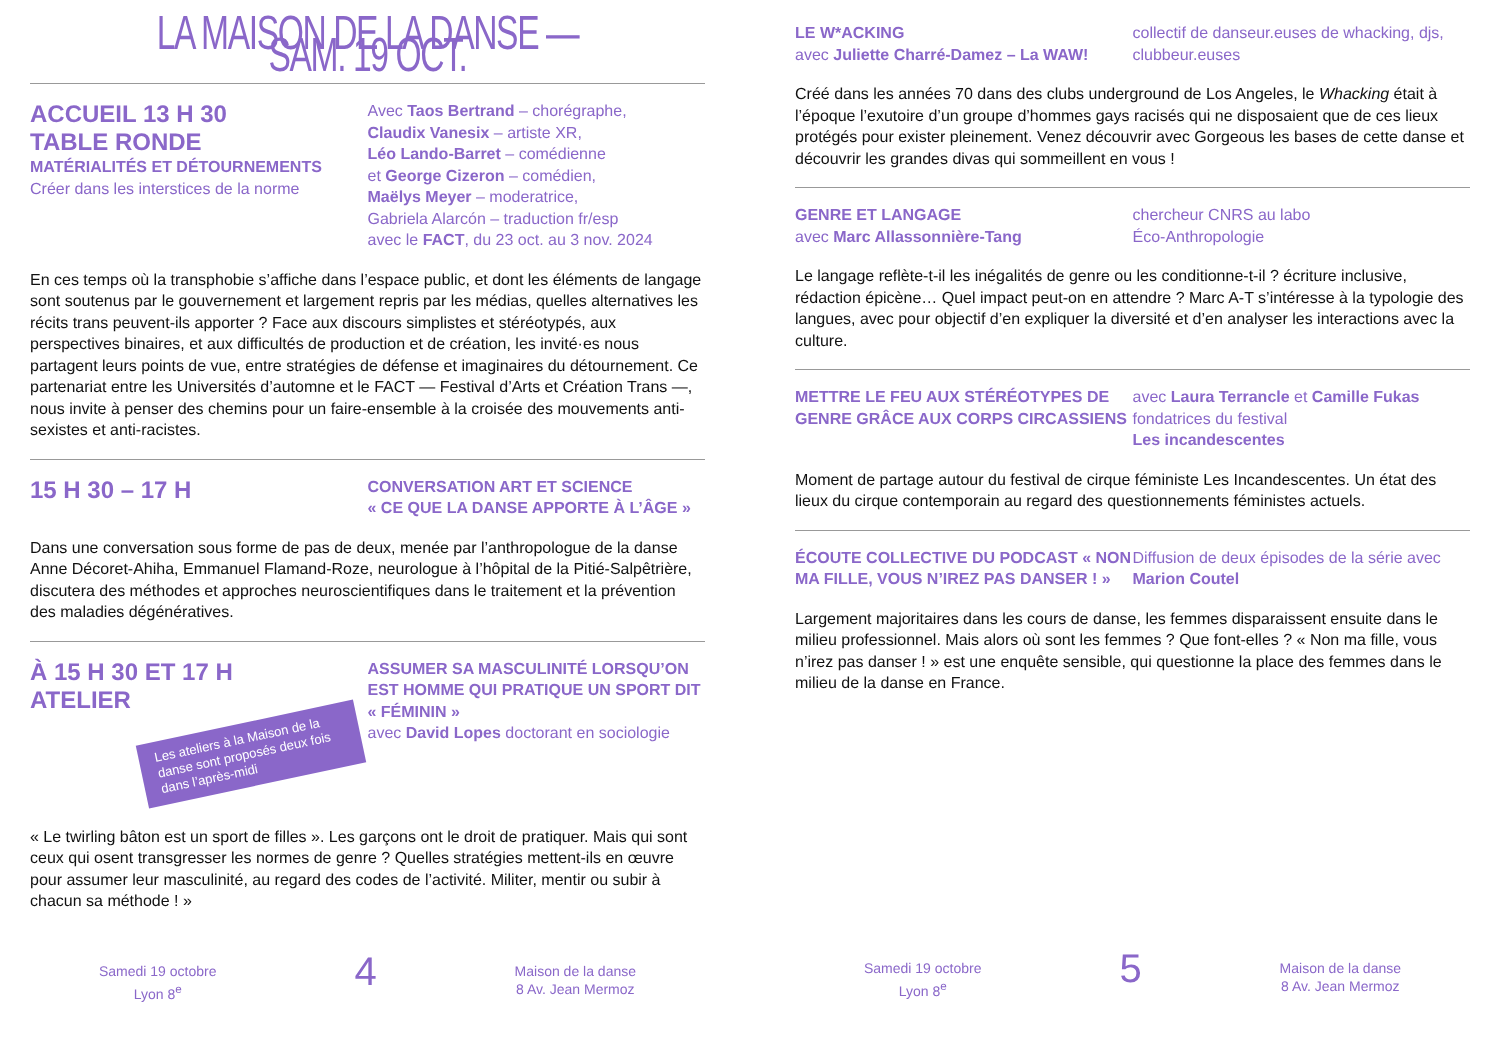LA MAISON DE LA DANSE — SAM. 19 OCT.
ACCUEIL 13 H 30
TABLE RONDE
MATÉRIALITÉS ET DÉTOURNEMENTS
Créer dans les interstices de la norme
Avec Taos Bertrand – chorégraphe,
Claudix Vanesix – artiste XR,
Léo Lando-Barret – comédienne
et George Cizeron – comédien,
Maëlys Meyer – moderatrice,
Gabriela Alarcón – traduction fr/esp
avec le FACT, du 23 oct. au 3 nov. 2024
En ces temps où la transphobie s’affiche dans l’espace public, et dont les éléments de langage sont soutenus par le gouvernement et largement repris par les médias, quelles alternatives les récits trans peuvent-ils apporter ? Face aux discours simplistes et stéréotypés, aux perspectives binaires, et aux difficultés de production et de création, les invité·es nous partagent leurs points de vue, entre stratégies de défense et imaginaires du détournement. Ce partenariat entre les Universités d’automne et le FACT — Festival d’Arts et Création Trans —, nous invite à penser des chemins pour un faire-ensemble à la croisée des mouvements anti-sexistes et anti-racistes.
15 H 30 – 17 H
CONVERSATION ART ET SCIENCE
« CE QUE LA DANSE APPORTE À L’ÂGE »
Dans une conversation sous forme de pas de deux, menée par l’anthropologue de la danse Anne Décoret-Ahiha, Emmanuel Flamand-Roze, neurologue à l’hôpital de la Pitié-Salpêtrière, discutera des méthodes et approches neuroscientifiques dans le traitement et la prévention des maladies dégénératives.
À 15 H 30 ET 17 H
ATELIER
Les ateliers à la Maison de la danse sont proposés deux fois dans l’après-midi
ASSUMER SA MASCULINITÉ LORSQU’ON EST HOMME QUI PRATIQUE UN SPORT DIT « FÉMININ »
avec David Lopes doctorant en sociologie
« Le twirling bâton est un sport de filles ». Les garçons ont le droit de pratiquer. Mais qui sont ceux qui osent transgresser les normes de genre ? Quelles stratégies mettent-ils en œuvre pour assumer leur masculinité, au regard des codes de l’activité. Militer, mentir ou subir à chacun sa méthode ! »
Samedi 19 octobre
Lyon 8<sup>e</sup>
4
Maison de la danse
8 Av. Jean Mermoz
LE W*ACKING
avec Juliette Charré-Damez – La WAW!
collectif de danseur.euses de whacking, djs, clubbeur.euses
Créé dans les années 70 dans des clubs underground de Los Angeles, le Whacking était à l’époque l’exutoire d’un groupe d’hommes gays racisés qui ne disposaient que de ces lieux protégés pour exister pleinement. Venez découvrir avec Gorgeous les bases de cette danse et découvrir les grandes divas qui sommeillent en vous !
GENRE ET LANGAGE
avec Marc Allassonnière-Tang
chercheur CNRS au labo
Éco-Anthropologie
Le langage reflète-t-il les inégalités de genre ou les conditionne-t-il ? écriture inclusive, rédaction épicène… Quel impact peut-on en attendre ? Marc A-T s’intéresse à la typologie des langues, avec pour objectif d’en expliquer la diversité et d’en analyser les interactions avec la culture.
METTRE LE FEU AUX STÉRÉOTYPES DE GENRE GRÂCE AUX CORPS CIRCASSIENS
avec Laura Terrancle et Camille Fukas
fondatrices du festival
Les incandescentes
Moment de partage autour du festival de cirque féministe Les Incandescentes. Un état des lieux du cirque contemporain au regard des questionnements féministes actuels.
ÉCOUTE COLLECTIVE DU PODCAST « NON MA FILLE, VOUS N’IREZ PAS DANSER ! »
Diffusion de deux épisodes de la série avec Marion Coutel
Largement majoritaires dans les cours de danse, les femmes disparaissent ensuite dans le milieu professionnel. Mais alors où sont les femmes ? Que font-elles ? « Non ma fille, vous n’irez pas danser ! » est une enquête sensible, qui questionne la place des femmes dans le milieu de la danse en France.
Samedi 19 octobre
Lyon 8<sup>e</sup>
5
Maison de la danse
8 Av. Jean Mermoz